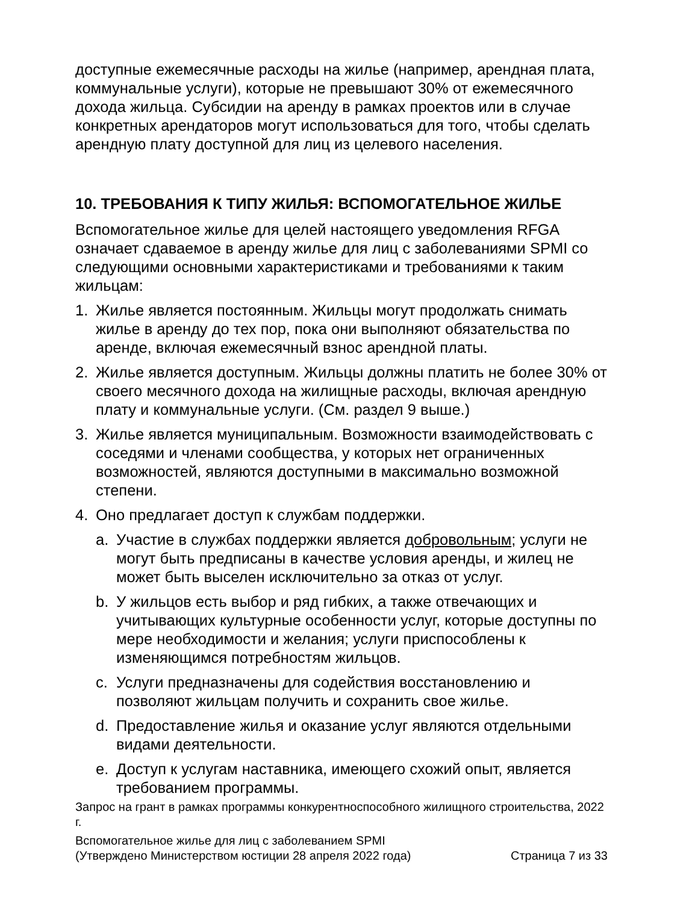доступные ежемесячные расходы на жилье (например, арендная плата, коммунальные услуги), которые не превышают 30% от ежемесячного дохода жильца. Субсидии на аренду в рамках проектов или в случае конкретных арендаторов могут использоваться для того, чтобы сделать арендную плату доступной для лиц из целевого населения.
10. ТРЕБОВАНИЯ К ТИПУ ЖИЛЬЯ: ВСПОМОГАТЕЛЬНОЕ ЖИЛЬЕ
Вспомогательное жилье для целей настоящего уведомления RFGA означает сдаваемое в аренду жилье для лиц с заболеваниями SPMI со следующими основными характеристиками и требованиями к таким жильцам:
1. Жилье является постоянным. Жильцы могут продолжать снимать жилье в аренду до тех пор, пока они выполняют обязательства по аренде, включая ежемесячный взнос арендной платы.
2. Жилье является доступным. Жильцы должны платить не более 30% от своего месячного дохода на жилищные расходы, включая арендную плату и коммунальные услуги. (См. раздел 9 выше.)
3. Жилье является муниципальным. Возможности взаимодействовать с соседями и членами сообщества, у которых нет ограниченных возможностей, являются доступными в максимально возможной степени.
4. Оно предлагает доступ к службам поддержки.
a. Участие в службах поддержки является добровольным; услуги не могут быть предписаны в качестве условия аренды, и жилец не может быть выселен исключительно за отказ от услуг.
b. У жильцов есть выбор и ряд гибких, а также отвечающих и учитывающих культурные особенности услуг, которые доступны по мере необходимости и желания; услуги приспособлены к изменяющимся потребностям жильцов.
c. Услуги предназначены для содействия восстановлению и позволяют жильцам получить и сохранить свое жилье.
d. Предоставление жилья и оказание услуг являются отдельными видами деятельности.
e. Доступ к услугам наставника, имеющего схожий опыт, является требованием программы.
Запрос на грант в рамках программы конкурентноспособного жилищного строительства, 2022 г.
Вспомогательное жилье для лиц с заболеванием SPMI
(Утверждено Министерством юстиции 28 апреля 2022 года) Страница 7 из 33